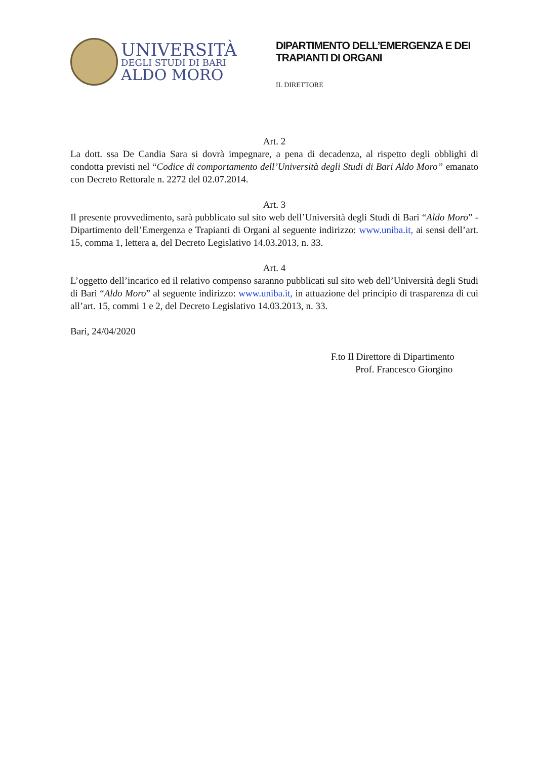UNIVERSITÀ
DEGLI STUDI DI BARI
ALDO MORO
DIPARTIMENTO DELL’EMERGENZA E DEI TRAPIANTI DI ORGANI
IL DIRETTORE
Art. 2
La dott. ssa De Candia Sara si dovrà impegnare, a pena di decadenza, al rispetto degli obblighi di condotta previsti nel “Codice di comportamento dell’Università degli Studi di Bari Aldo Moro” emanato con Decreto Rettorale n. 2272 del 02.07.2014.
Art. 3
Il presente provvedimento, sarà pubblicato sul sito web dell’Università degli Studi di Bari “Aldo Moro” - Dipartimento dell’Emergenza e Trapianti di Organi al seguente indirizzo: www.uniba.it, ai sensi dell’art. 15, comma 1, lettera a, del Decreto Legislativo 14.03.2013, n. 33.
Art. 4
L’oggetto dell’incarico ed il relativo compenso saranno pubblicati sul sito web dell’Università degli Studi di Bari “Aldo Moro” al seguente indirizzo: www.uniba.it, in attuazione del principio di trasparenza di cui all’art. 15, commi 1 e 2, del Decreto Legislativo 14.03.2013, n. 33.
Bari, 24/04/2020
F.to Il Direttore di Dipartimento
Prof. Francesco Giorgino